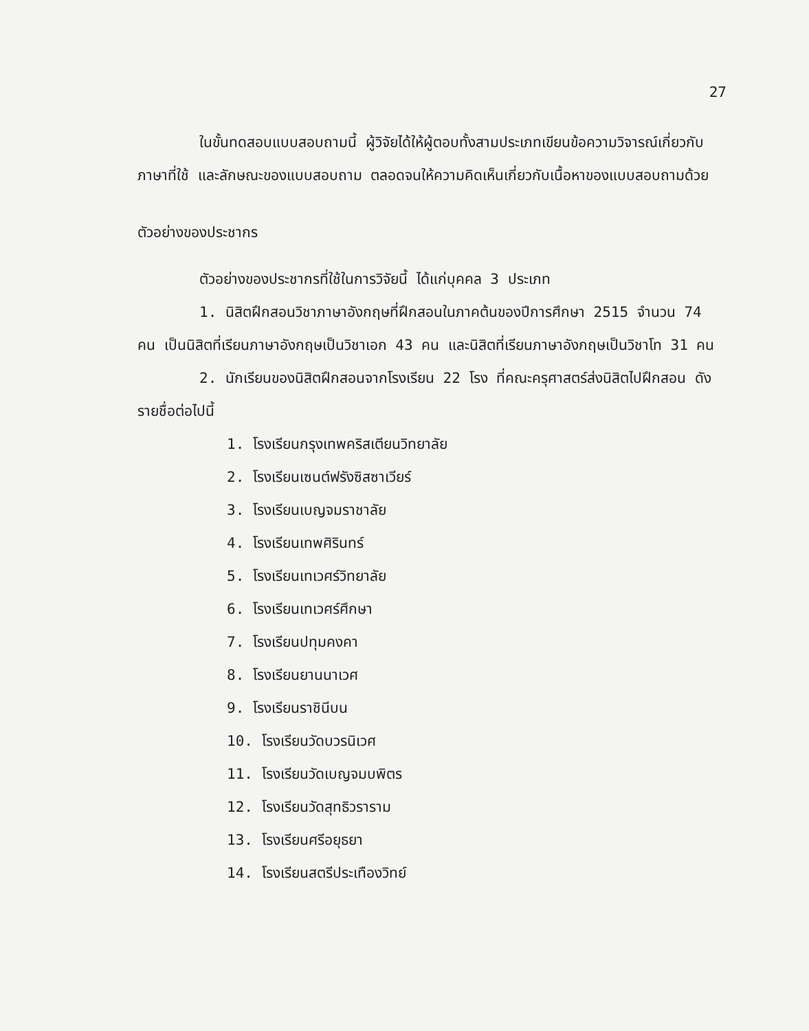27
ในขั้นทดสอบแบบสอบถามนี้ ผู้วิจัยได้ให้ผู้ตอบทั้งสามประเภทเขียนข้อความวิจารณ์เกี่ยวกับภาษาที่ใช้ และลักษณะของแบบสอบถาม ตลอดจนให้ความคิดเห็นเกี่ยวกับเนื้อหาของแบบสอบถามด้วย
ตัวอย่างของประชากร
ตัวอย่างของประชากรที่ใช้ในการวิจัยนี้ ได้แก่บุคคล 3 ประเภท
1. นิสิตฝึกสอนวิชาภาษาอังกฤษที่ฝึกสอนในภาคต้นของปีการศึกษา 2515 จำนวน 74 คน เป็นนิสิตที่เรียนภาษาอังกฤษเป็นวิชาเอก 43 คน และนิสิตที่เรียนภาษาอังกฤษเป็นวิชาโท 31 คน
2. นักเรียนของนิสิตฝึกสอนจากโรงเรียน 22 โรง ที่คณะครุศาสตร์ส่งนิสิตไปฝึกสอน ดังรายชื่อต่อไปนี้
1. โรงเรียนกรุงเทพคริสเตียนวิทยาลัย
2. โรงเรียนเซนต์ฟรังซิสซาเวียร์
3. โรงเรียนเบญจมราชาลัย
4. โรงเรียนเทพศิรินทร์
5. โรงเรียนเทเวศร์วิทยาลัย
6. โรงเรียนเทเวศร์ศึกษา
7. โรงเรียนปทุมคงคา
8. โรงเรียนยานนาเวศ
9. โรงเรียนราชินีบน
10. โรงเรียนวัดบวรนิเวศ
11. โรงเรียนวัดเบญจมบพิตร
12. โรงเรียนวัดสุทธิวราราม
13. โรงเรียนศรีอยุธยา
14. โรงเรียนสตรีประเทืองวิทย์